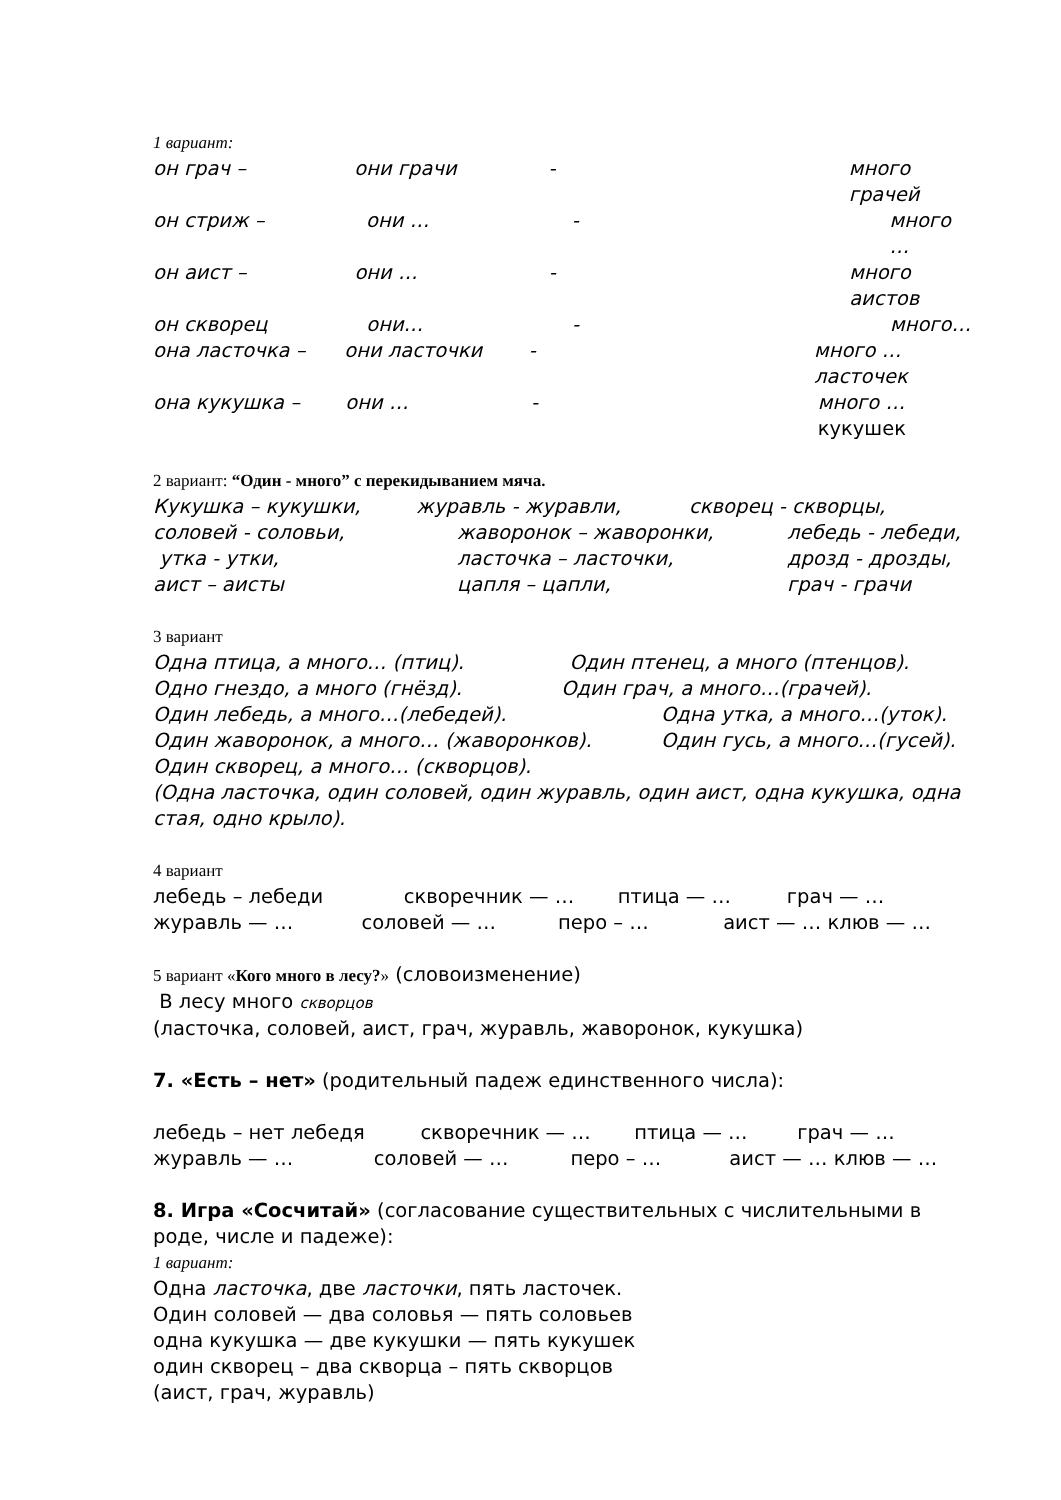1 вариант:
он грач – они грачи - много грачей
он стриж – они … - много …
он аист – они … - много аистов
он скворец они… - много…
она ласточка – они ласточки - много … ласточек
она кукушка – они … - много … кукушек
2 вариант: “Один - много” с перекидыванием мяча.
Кукушка – кукушки, журавль - журавли, скворец - скворцы,
соловей - соловьи, жаворонок – жаворонки, лебедь - лебеди,
утка - утки, ласточка – ласточки, дрозд - дрозды,
аист – аисты цапля – цапли, грач - грачи
3 вариант
Одна птица, а много… (птиц). Один птенец, а много (птенцов).
Одно гнездо, а много (гнёзд). Один грач, а много…(грачей).
Один лебедь, а много…(лебедей). Одна утка, а много…(уток).
Один жаворонок, а много… (жаворонков). Один гусь, а много…(гусей).
Один скворец, а много… (скворцов).
(Одна ласточка, один соловей, один журавль, один аист, одна кукушка, одна стая, одно крыло).
4 вариант
лебедь – лебеди скворечник — … птица — … грач — … журавль — … соловей — … перо – … аист — … клюв — …
5 вариант «Кого много в лесу?» (словоизменение)
В лесу много скворцов
(ласточка, соловей, аист, грач, журавль, жаворонок, кукушка)
7. «Есть – нет» (родительный падеж единственного числа):
лебедь – нет лебедя скворечник — … птица — … грач — … журавль — … соловей — … перо – … аист — … клюв — …
8. Игра «Сосчитай» (согласование существительных с числительными в роде, числе и падеже):
1 вариант:
Одна ласточка, две ласточки, пять ласточек.
Один соловей — два соловья — пять соловьев
одна кукушка — две кукушки — пять кукушек
один скворец – два скворца – пять скворцов
(аист, грач, журавль)